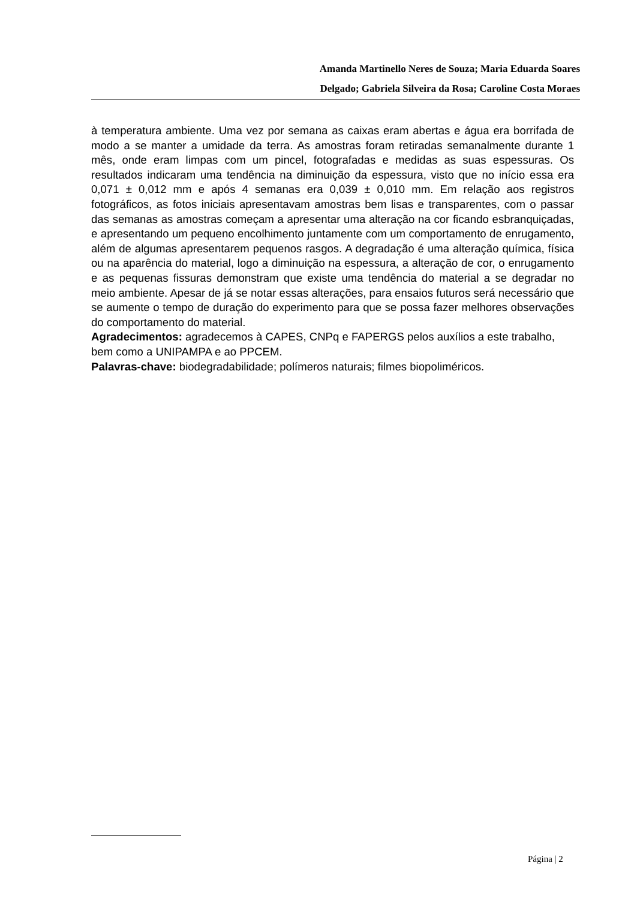Amanda Martinello Neres de Souza; Maria Eduarda Soares
Delgado; Gabriela Silveira da Rosa; Caroline Costa Moraes
à temperatura ambiente. Uma vez por semana as caixas eram abertas e água era borrifada de modo a se manter a umidade da terra. As amostras foram retiradas semanalmente durante 1 mês, onde eram limpas com um pincel, fotografadas e medidas as suas espessuras. Os resultados indicaram uma tendência na diminuição da espessura, visto que no início essa era 0,071 ± 0,012 mm e após 4 semanas era 0,039 ± 0,010 mm. Em relação aos registros fotográficos, as fotos iniciais apresentavam amostras bem lisas e transparentes, com o passar das semanas as amostras começam a apresentar uma alteração na cor ficando esbranquiçadas, e apresentando um pequeno encolhimento juntamente com um comportamento de enrugamento, além de algumas apresentarem pequenos rasgos. A degradação é uma alteração química, física ou na aparência do material, logo a diminuição na espessura, a alteração de cor, o enrugamento e as pequenas fissuras demonstram que existe uma tendência do material a se degradar no meio ambiente. Apesar de já se notar essas alterações, para ensaios futuros será necessário que se aumente o tempo de duração do experimento para que se possa fazer melhores observações do comportamento do material.
Agradecimentos: agradecemos à CAPES, CNPq e FAPERGS pelos auxílios a este trabalho, bem como a UNIPAMPA e ao PPCEM.
Palavras-chave: biodegradabilidade; polímeros naturais; filmes biopoliméricos.
Página | 2